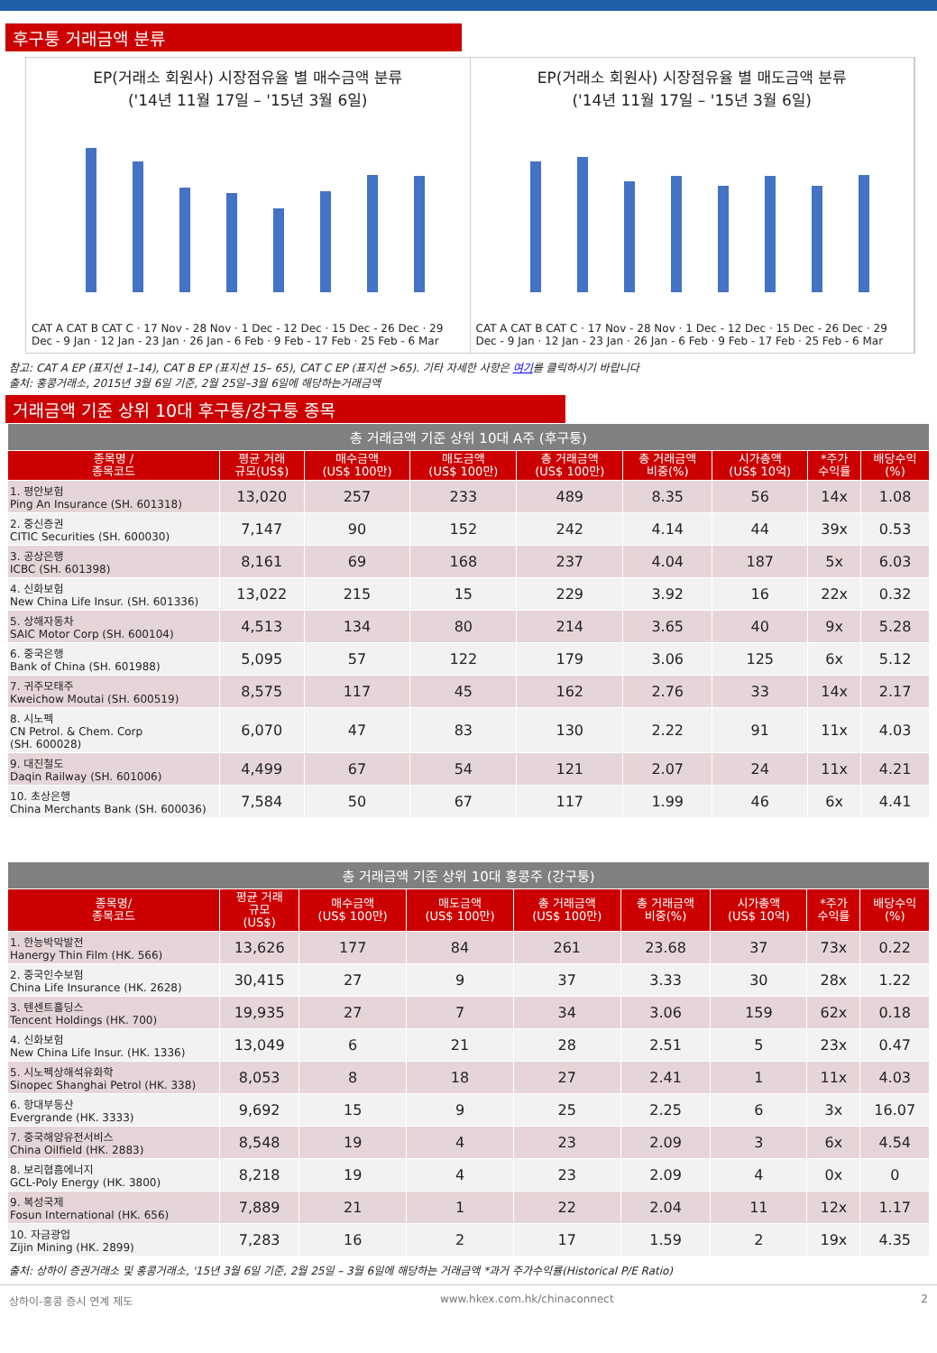후구퉁 거래금액 분류
EP(거래소 회원사) 시장점유율 별 매수금액 분류
('14년 11월 17일 – '15년 3월 6일)
CAT A CAT B CAT C · 17 Nov - 28 Nov · 1 Dec - 12 Dec · 15 Dec - 26 Dec · 29 Dec - 9 Jan · 12 Jan - 23 Jan · 26 Jan - 6 Feb · 9 Feb - 17 Feb · 25 Feb - 6 Mar
EP(거래소 회원사) 시장점유율 별 매도금액 분류
('14년 11월 17일 – '15년 3월 6일)
CAT A CAT B CAT C · 17 Nov - 28 Nov · 1 Dec - 12 Dec · 15 Dec - 26 Dec · 29 Dec - 9 Jan · 12 Jan - 23 Jan · 26 Jan - 6 Feb · 9 Feb - 17 Feb · 25 Feb - 6 Mar
참고: CAT A EP (표지션 1–14), CAT B EP (표지션 15– 65), CAT C EP (표지션 >65). 기타 자세한 사항은 여기를 클릭하시기 바랍니다
출처: 홍콩거래소, 2015년 3월 6일 기준, 2월 25일–3월 6일에 해당하는거래금액
거래금액 기준 상위 10대 후구퉁/강구퉁 종목
| 총 거래금액 기준 상위 10대 A주 (후구퉁) | | | | | | | | |
| 종목명 / 종목코드 | 평균 거래 규모(US$) | 매수금액 (US$ 100만) | 매도금액 (US$ 100만) | 총 거래금액 (US$ 100만) | 총 거래금액 비중(%) | 시가총액 (US$ 10억) | *주가 수익률 | 배당수익 (%) |
| 1. 평안보험 Ping An Insurance (SH. 601318) | 13,020 | 257 | 233 | 489 | 8.35 | 56 | 14x | 1.08 |
| 2. 중신증권 CITIC Securities (SH. 600030) | 7,147 | 90 | 152 | 242 | 4.14 | 44 | 39x | 0.53 |
| 3. 공상은행 ICBC (SH. 601398) | 8,161 | 69 | 168 | 237 | 4.04 | 187 | 5x | 6.03 |
| 4. 신화보험 New China Life Insur. (SH. 601336) | 13,022 | 215 | 15 | 229 | 3.92 | 16 | 22x | 0.32 |
| 5. 상해자동차 SAIC Motor Corp (SH. 600104) | 4,513 | 134 | 80 | 214 | 3.65 | 40 | 9x | 5.28 |
| 6. 중국은행 Bank of China (SH. 601988) | 5,095 | 57 | 122 | 179 | 3.06 | 125 | 6x | 5.12 |
| 7. 귀주모태주 Kweichow Moutai (SH. 600519) | 8,575 | 117 | 45 | 162 | 2.76 | 33 | 14x | 2.17 |
| 8. 시노펙 CN Petrol. & Chem. Corp (SH. 600028) | 6,070 | 47 | 83 | 130 | 2.22 | 91 | 11x | 4.03 |
| 9. 대진철도 Daqin Railway (SH. 601006) | 4,499 | 67 | 54 | 121 | 2.07 | 24 | 11x | 4.21 |
| 10. 초상은행 China Merchants Bank (SH. 600036) | 7,584 | 50 | 67 | 117 | 1.99 | 46 | 6x | 4.41 |
| 총 거래금액 기준 상위 10대 홍콩주 (강구퉁) | | | | | | | | |
| 종목명/ 종목코드 | 평균 거래 규모 (US$) | 매수금액 (US$ 100만) | 매도금액 (US$ 100만) | 총 거래금액 (US$ 100만) | 총 거래금액 비중(%) | 시가총액 (US$ 10억) | *주가 수익률 | 배당수익 (%) |
| 1. 한능박막발전 Hanergy Thin Film (HK. 566) | 13,626 | 177 | 84 | 261 | 23.68 | 37 | 73x | 0.22 |
| 2. 중국인수보험 China Life Insurance (HK. 2628) | 30,415 | 27 | 9 | 37 | 3.33 | 30 | 28x | 1.22 |
| 3. 텐센트홀딩스 Tencent Holdings (HK. 700) | 19,935 | 27 | 7 | 34 | 3.06 | 159 | 62x | 0.18 |
| 4. 신화보험 New China Life Insur. (HK. 1336) | 13,049 | 6 | 21 | 28 | 2.51 | 5 | 23x | 0.47 |
| 5. 시노펙상해석유화학 Sinopec Shanghai Petrol (HK. 338) | 8,053 | 8 | 18 | 27 | 2.41 | 1 | 11x | 4.03 |
| 6. 항대부동산 Evergrande (HK. 3333) | 9,692 | 15 | 9 | 25 | 2.25 | 6 | 3x | 16.07 |
| 7. 중국해양유전서비스 China Oilfield (HK. 2883) | 8,548 | 19 | 4 | 23 | 2.09 | 3 | 6x | 4.54 |
| 8. 보리협흠에너지 GCL-Poly Energy (HK. 3800) | 8,218 | 19 | 4 | 23 | 2.09 | 4 | 0x | 0 |
| 9. 복성국제 Fosun International (HK. 656) | 7,889 | 21 | 1 | 22 | 2.04 | 11 | 12x | 1.17 |
| 10. 자금광업 Zijin Mining (HK. 2899) | 7,283 | 16 | 2 | 17 | 1.59 | 2 | 19x | 4.35 |
출처: 상하이 증권거래소 및 홍콩거래소, '15년 3월 6일 기준, 2월 25일 – 3월 6일에 해당하는 거래금액 *과거 주가수익률(Historical P/E Ratio)
상하이-홍콩 증시 연계 제도 www.hkex.com.hk/chinaconnect 2